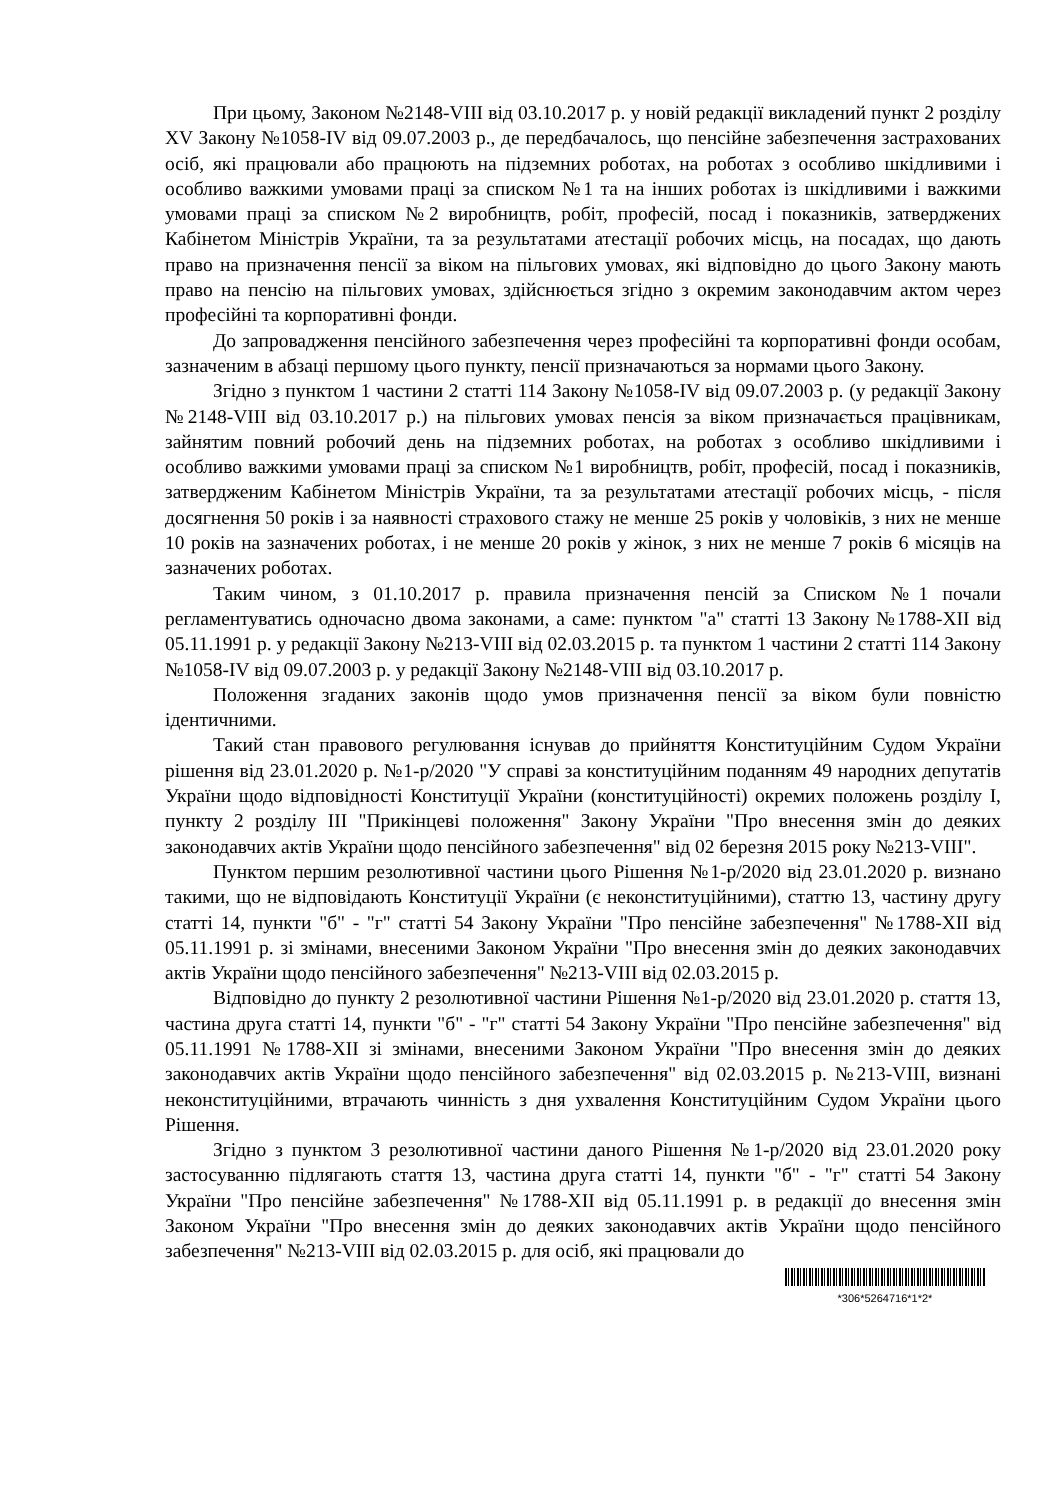При цьому, Законом №2148-VIII від 03.10.2017 р. у новій редакції викладений пункт 2 розділу XV Закону №1058-IV від 09.07.2003 р., де передбачалось, що пенсійне забезпечення застрахованих осіб, які працювали або працюють на підземних роботах, на роботах з особливо шкідливими і особливо важкими умовами праці за списком №1 та на інших роботах із шкідливими і важкими умовами праці за списком №2 виробництв, робіт, професій, посад і показників, затверджених Кабінетом Міністрів України, та за результатами атестації робочих місць, на посадах, що дають право на призначення пенсії за віком на пільгових умовах, які відповідно до цього Закону мають право на пенсію на пільгових умовах, здійснюється згідно з окремим законодавчим актом через професійні та корпоративні фонди.
До запровадження пенсійного забезпечення через професійні та корпоративні фонди особам, зазначеним в абзаці першому цього пункту, пенсії призначаються за нормами цього Закону.
Згідно з пунктом 1 частини 2 статті 114 Закону №1058-IV від 09.07.2003 р. (у редакції Закону №2148-VIII від 03.10.2017 р.) на пільгових умовах пенсія за віком призначається працівникам, зайнятим повний робочий день на підземних роботах, на роботах з особливо шкідливими і особливо важкими умовами праці за списком №1 виробництв, робіт, професій, посад і показників, затвердженим Кабінетом Міністрів України, та за результатами атестації робочих місць, - після досягнення 50 років і за наявності страхового стажу не менше 25 років у чоловіків, з них не менше 10 років на зазначених роботах, і не менше 20 років у жінок, з них не менше 7 років 6 місяців на зазначених роботах.
Таким чином, з 01.10.2017 р. правила призначення пенсій за Списком №1 почали регламентуватись одночасно двома законами, а саме: пунктом "а" статті 13 Закону №1788-XII від 05.11.1991 р. у редакції Закону №213-VIII від 02.03.2015 р. та пунктом 1 частини 2 статті 114 Закону №1058-IV від 09.07.2003 р. у редакції Закону №2148-VIII від 03.10.2017 р.
Положення згаданих законів щодо умов призначення пенсії за віком були повністю ідентичними.
Такий стан правового регулювання існував до прийняття Конституційним Судом України рішення від 23.01.2020 р. №1-р/2020 "У справі за конституційним поданням 49 народних депутатів України щодо відповідності Конституції України (конституційності) окремих положень розділу I, пункту 2 розділу III "Прикінцеві положення" Закону України "Про внесення змін до деяких законодавчих актів України щодо пенсійного забезпечення" від 02 березня 2015 року №213-VIII".
Пунктом першим резолютивної частини цього Рішення №1-р/2020 від 23.01.2020 р. визнано такими, що не відповідають Конституції України (є неконституційними), статтю 13, частину другу статті 14, пункти "б" - "г" статті 54 Закону України "Про пенсійне забезпечення" №1788-XII від 05.11.1991 р. зі змінами, внесеними Законом України "Про внесення змін до деяких законодавчих актів України щодо пенсійного забезпечення" №213-VIII від 02.03.2015 р.
Відповідно до пункту 2 резолютивної частини Рішення №1-р/2020 від 23.01.2020 р. стаття 13, частина друга статті 14, пункти "б" - "г" статті 54 Закону України "Про пенсійне забезпечення" від 05.11.1991 №1788-XII зі змінами, внесеними Законом України "Про внесення змін до деяких законодавчих актів України щодо пенсійного забезпечення" від 02.03.2015 р. №213-VIII, визнані неконституційними, втрачають чинність з дня ухвалення Конституційним Судом України цього Рішення.
Згідно з пунктом 3 резолютивної частини даного Рішення №1-р/2020 від 23.01.2020 року застосуванню підлягають стаття 13, частина друга статті 14, пункти "б" - "г" статті 54 Закону України "Про пенсійне забезпечення" №1788-XII від 05.11.1991 р. в редакції до внесення змін Законом України "Про внесення змін до деяких законодавчих актів України щодо пенсійного забезпечення" №213-VIII від 02.03.2015 р. для осіб, які працювали до
*306*5264716*1*2*